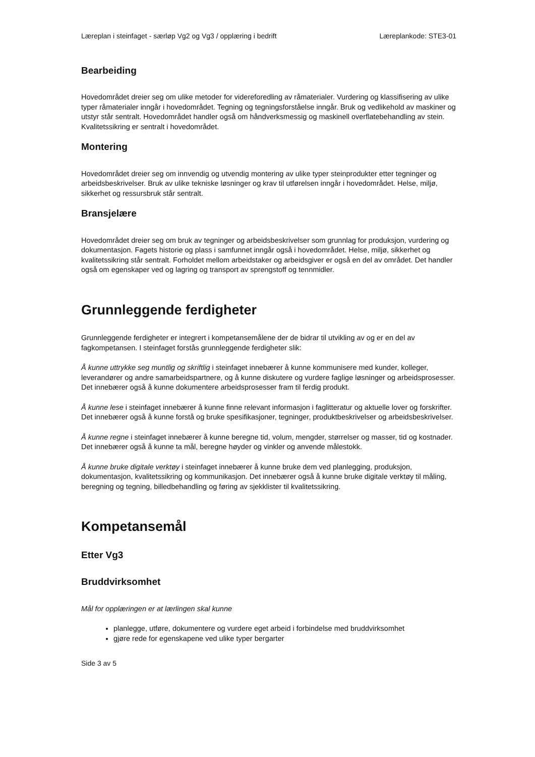Læreplan i steinfaget - særløp Vg2 og Vg3 / opplæring i bedrift Læreplankode: STE3-01
Bearbeiding
Hovedområdet dreier seg om ulike metoder for videreforedling av råmaterialer. Vurdering og klassifisering av ulike typer råmaterialer inngår i hovedområdet. Tegning og tegningsforståelse inngår. Bruk og vedlikehold av maskiner og utstyr står sentralt. Hovedområdet handler også om håndverksmessig og maskinell overflatebehandling av stein. Kvalitetssikring er sentralt i hovedområdet.
Montering
Hovedområdet dreier seg om innvendig og utvendig montering av ulike typer steinprodukter etter tegninger og arbeidsbeskrivelser. Bruk av ulike tekniske løsninger og krav til utførelsen inngår i hovedområdet. Helse, miljø, sikkerhet og ressursbruk står sentralt.
Bransjelære
Hovedområdet dreier seg om bruk av tegninger og arbeidsbeskrivelser som grunnlag for produksjon, vurdering og dokumentasjon. Fagets historie og plass i samfunnet inngår også i hovedområdet. Helse, miljø, sikkerhet og kvalitetssikring står sentralt. Forholdet mellom arbeidstaker og arbeidsgiver er også en del av området. Det handler også om egenskaper ved og lagring og transport av sprengstoff og tennmidler.
Grunnleggende ferdigheter
Grunnleggende ferdigheter er integrert i kompetansemålene der de bidrar til utvikling av og er en del av fagkompetansen. I steinfaget forstås grunnleggende ferdigheter slik:
Å kunne uttrykke seg muntlig og skriftlig i steinfaget innebærer å kunne kommunisere med kunder, kolleger, leverandører og andre samarbeidspartnere, og å kunne diskutere og vurdere faglige løsninger og arbeidsprosesser. Det innebærer også å kunne dokumentere arbeidsprosesser fram til ferdig produkt.
Å kunne lese i steinfaget innebærer å kunne finne relevant informasjon i faglitteratur og aktuelle lover og forskrifter. Det innebærer også å kunne forstå og bruke spesifikasjoner, tegninger, produktbeskrivelser og arbeidsbeskrivelser.
Å kunne regne i steinfaget innebærer å kunne beregne tid, volum, mengder, størrelser og masser, tid og kostnader. Det innebærer også å kunne ta mål, beregne høyder og vinkler og anvende målestokk.
Å kunne bruke digitale verktøy i steinfaget innebærer å kunne bruke dem ved planlegging, produksjon, dokumentasjon, kvalitetssikring og kommunikasjon. Det innebærer også å kunne bruke digitale verktøy til måling, beregning og tegning, billedbehandling og føring av sjekklister til kvalitetssikring.
Kompetansemål
Etter Vg3
Bruddvirksomhet
Mål for opplæringen er at lærlingen skal kunne
planlegge, utføre, dokumentere og vurdere eget arbeid i forbindelse med bruddvirksomhet
gjøre rede for egenskapene ved ulike typer bergarter
Side 3 av 5